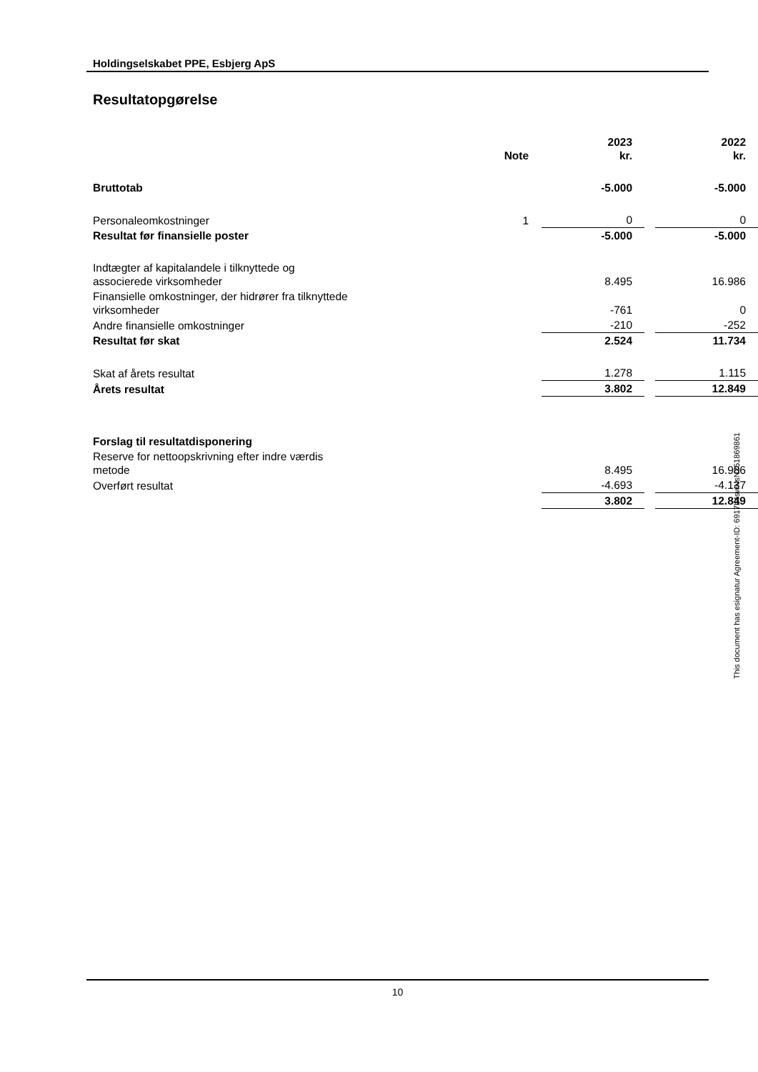Holdingselskabet PPE, Esbjerg ApS
Resultatopgørelse
| | Note | 2023 kr. | | 2022 kr. |
| Bruttotab | | -5.000 | | -5.000 |
| Personaleomkostninger | 1 | 0 | | 0 |
| Resultat før finansielle poster | | -5.000 | | -5.000 |
| Indtægter af kapitalandele i tilknyttede og associerede virksomheder | | 8.495 | | 16.986 |
| Finansielle omkostninger, der hidrører fra tilknyttede virksomheder | | -761 | | 0 |
| Andre finansielle omkostninger | | -210 | | -252 |
| Resultat før skat | | 2.524 | | 11.734 |
| Skat af årets resultat | | 1.278 | | 1.115 |
| Årets resultat | | 3.802 | | 12.849 |
| Forslag til resultatdisponering | | | | |
| Reserve for nettoopskrivning efter indre værdis metode | | 8.495 | | 16.986 |
| Overført resultat | | -4.693 | | -4.137 |
| | | 3.802 | | 12.849 |
This document has esignatur Agreement-ID: 6917b4swNsN251869861
10